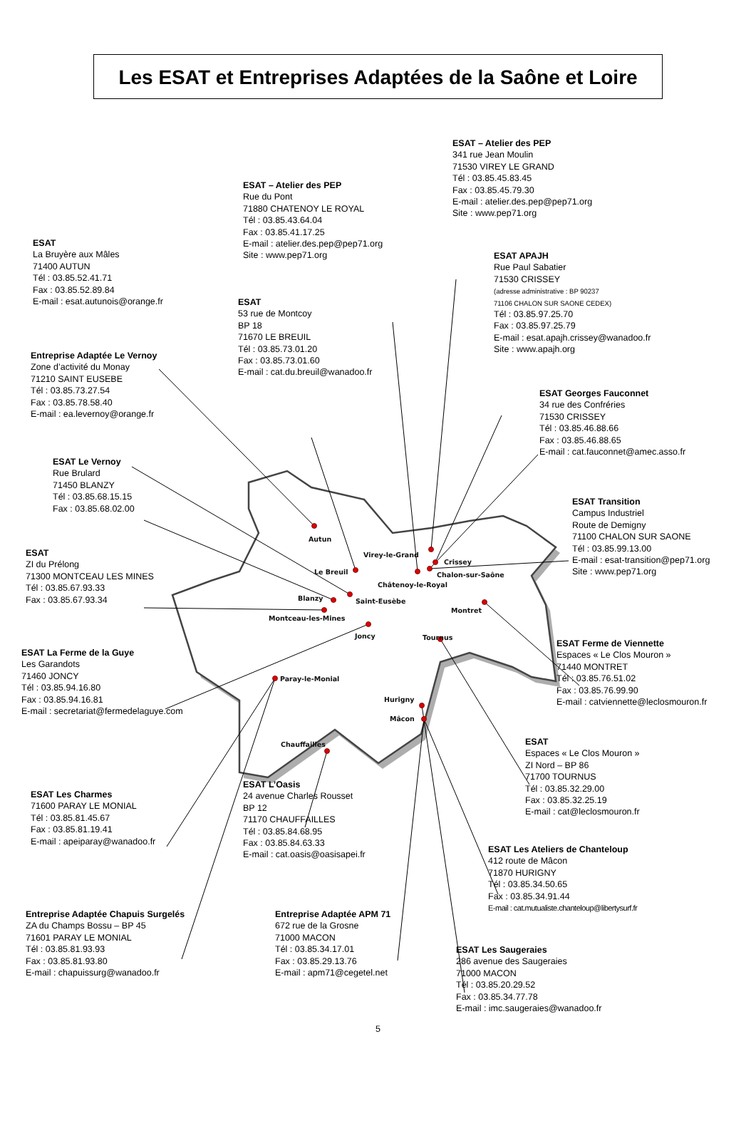Autun
Virey-le-Grand
Crissey
Chalon-sur-Saône
Le Breuil
Châtenoy-le-Royal
Blanzy
Saint-Eusèbe
Montceau-les-Mines
Joncy
Montret
Tournus
Paray-le-Monial
Hurigny
Mâcon
Chauffailles
Les ESAT et Entreprises Adaptées de la Saône et Loire
ESAT – Atelier des PEP
341 rue Jean Moulin
71530 VIREY LE GRAND
Tél : 03.85.45.83.45
Fax : 03.85.45.79.30
E-mail : atelier.des.pep@pep71.org
Site : www.pep71.org
ESAT – Atelier des PEP
Rue du Pont
71880 CHATENOY LE ROYAL
Tél : 03.85.43.64.04
Fax : 03.85.41.17.25
E-mail : atelier.des.pep@pep71.org
Site : www.pep71.org
ESAT
La Bruyère aux Mâles
71400 AUTUN
Tél : 03.85.52.41.71
Fax : 03.85.52.89.84
E-mail : esat.autunois@orange.fr
ESAT
53 rue de Montcoy
BP 18
71670 LE BREUIL
Tél : 03.85.73.01.20
Fax : 03.85.73.01.60
E-mail : cat.du.breuil@wanadoo.fr
ESAT APAJH
Rue Paul Sabatier
71530 CRISSEY
(adresse administrative : BP 90237
71106 CHALON SUR SAONE CEDEX)
Tél : 03.85.97.25.70
Fax : 03.85.97.25.79
E-mail : esat.apajh.crissey@wanadoo.fr
Site : www.apajh.org
Entreprise Adaptée Le Vernoy
Zone d’activité du Monay
71210 SAINT EUSEBE
Tél : 03.85.73.27.54
Fax : 03.85.78.58.40
E-mail : ea.levernoy@orange.fr
ESAT Georges Fauconnet
34 rue des Confréries
71530 CRISSEY
Tél : 03.85.46.88.66
Fax : 03.85.46.88.65
E-mail : cat.fauconnet@amec.asso.fr
ESAT Le Vernoy
Rue Brulard
71450 BLANZY
Tél : 03.85.68.15.15
Fax : 03.85.68.02.00
ESAT Transition
Campus Industriel
Route de Demigny
71100 CHALON SUR SAONE
Tél : 03.85.99.13.00
E-mail : esat-transition@pep71.org
Site : www.pep71.org
ESAT
ZI du Prélong
71300 MONTCEAU LES MINES
Tél : 03.85.67.93.33
Fax : 03.85.67.93.34
ESAT La Ferme de la Guye
Les Garandots
71460 JONCY
Tél : 03.85.94.16.80
Fax : 03.85.94.16.81
E-mail : secretariat@fermedelaguye.com
ESAT Ferme de Viennette
Espaces « Le Clos Mouron »
71440 MONTRET
Tél : 03.85.76.51.02
Fax : 03.85.76.99.90
E-mail : catviennette@leclosmouron.fr
ESAT
Espaces « Le Clos Mouron »
ZI Nord – BP 86
71700 TOURNUS
Tél : 03.85.32.29.00
Fax : 03.85.32.25.19
E-mail : cat@leclosmouron.fr
ESAT Les Charmes
71600 PARAY LE MONIAL
Tél : 03.85.81.45.67
Fax : 03.85.81.19.41
E-mail : apeiparay@wanadoo.fr
ESAT L’Oasis
24 avenue Charles Rousset
BP 12
71170 CHAUFFAILLES
Tél : 03.85.84.68.95
Fax : 03.85.84.63.33
E-mail : cat.oasis@oasisapei.fr
ESAT Les Ateliers de Chanteloup
412 route de Mâcon
71870 HURIGNY
Tél : 03.85.34.50.65
Fax : 03.85.34.91.44
E-mail : cat.mutualiste.chanteloup@libertysurf.fr
Entreprise Adaptée Chapuis Surgelés
ZA du Champs Bossu – BP 45
71601 PARAY LE MONIAL
Tél : 03.85.81.93.93
Fax : 03.85.81.93.80
E-mail : chapuissurg@wanadoo.fr
Entreprise Adaptée APM 71
672 rue de la Grosne
71000 MACON
Tél : 03.85.34.17.01
Fax : 03.85.29.13.76
E-mail : apm71@cegetel.net
ESAT Les Saugeraies
286 avenue des Saugeraies
71000 MACON
Tél : 03.85.20.29.52
Fax : 03.85.34.77.78
E-mail : imc.saugeraies@wanadoo.fr
5